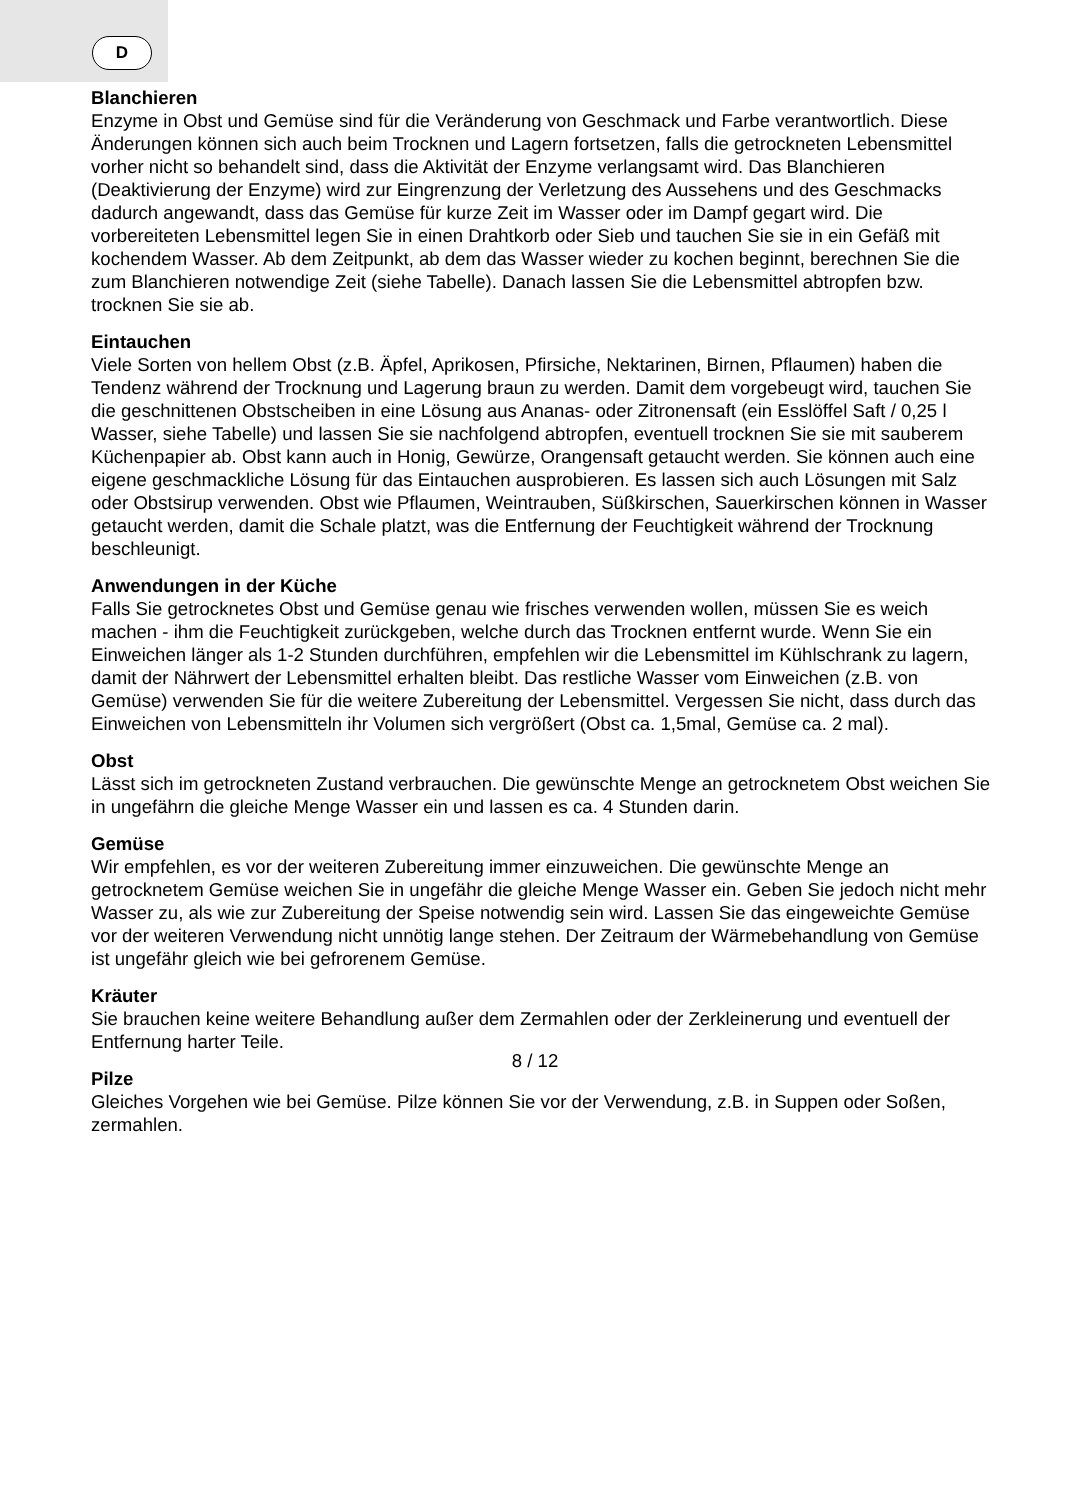D
Blanchieren
Enzyme in Obst und Gemüse sind für die Veränderung von Geschmack und Farbe verantwortlich. Diese Änderungen können sich auch beim Trocknen und Lagern fortsetzen, falls die getrockneten Lebensmittel vorher nicht so behandelt sind, dass die Aktivität der Enzyme verlangsamt wird. Das Blanchieren (Deaktivierung der Enzyme) wird zur Eingrenzung der Verletzung des Aussehens und des Geschmacks dadurch angewandt, dass das Gemüse für kurze Zeit im Wasser oder im Dampf gegart wird. Die vorbereiteten Lebensmittel legen Sie in einen Drahtkorb oder Sieb und tauchen Sie sie in ein Gefäß mit kochendem Wasser. Ab dem Zeitpunkt, ab dem das Wasser wieder zu kochen beginnt, berechnen Sie die zum Blanchieren notwendige Zeit (siehe Tabelle). Danach lassen Sie die Lebensmittel abtropfen bzw. trocknen Sie sie ab.
Eintauchen
Viele Sorten von hellem Obst (z.B. Äpfel, Aprikosen, Pfirsiche, Nektarinen, Birnen, Pflaumen) haben die Tendenz während der Trocknung und Lagerung braun zu werden. Damit dem vorgebeugt wird, tauchen Sie die geschnittenen Obstscheiben in eine Lösung aus Ananas- oder Zitronensaft (ein Esslöffel Saft / 0,25 l Wasser, siehe Tabelle) und lassen Sie sie nachfolgend abtropfen, eventuell trocknen Sie sie mit sauberem Küchenpapier ab. Obst kann auch in Honig, Gewürze, Orangensaft getaucht werden. Sie können auch eine eigene geschmackliche Lösung für das Eintauchen ausprobieren. Es lassen sich auch Lösungen mit Salz oder Obstsirup verwenden. Obst wie Pflaumen, Weintrauben, Süßkirschen, Sauerkirschen können in Wasser getaucht werden, damit die Schale platzt, was die Entfernung der Feuchtigkeit während der Trocknung beschleunigt.
Anwendungen in der Küche
Falls Sie getrocknetes Obst und Gemüse genau wie frisches verwenden wollen, müssen Sie es weich machen - ihm die Feuchtigkeit zurückgeben, welche durch das Trocknen entfernt wurde. Wenn Sie ein Einweichen länger als 1-2 Stunden durchführen, empfehlen wir die Lebensmittel im Kühlschrank zu lagern, damit der Nährwert der Lebensmittel erhalten bleibt. Das restliche Wasser vom Einweichen (z.B. von Gemüse) verwenden Sie für die weitere Zubereitung der Lebensmittel. Vergessen Sie nicht, dass durch das Einweichen von Lebensmitteln ihr Volumen sich vergrößert (Obst ca. 1,5mal, Gemüse ca. 2 mal).
Obst
Lässt sich im getrockneten Zustand verbrauchen. Die gewünschte Menge an getrocknetem Obst weichen Sie in ungefährn die gleiche Menge Wasser ein und lassen es ca. 4 Stunden darin.
Gemüse
Wir empfehlen, es vor der weiteren Zubereitung immer einzuweichen. Die gewünschte Menge an getrocknetem Gemüse weichen Sie in ungefähr die gleiche Menge Wasser ein. Geben Sie jedoch nicht mehr Wasser zu, als wie zur Zubereitung der Speise notwendig sein wird. Lassen Sie das eingeweichte Gemüse vor der weiteren Verwendung nicht unnötig lange stehen. Der Zeitraum der Wärmebehandlung von Gemüse ist ungefähr gleich wie bei gefrorenem Gemüse.
Kräuter
Sie brauchen keine weitere Behandlung außer dem Zermahlen oder der Zerkleinerung und eventuell der Entfernung harter Teile.
Pilze
Gleiches Vorgehen wie bei Gemüse. Pilze können Sie vor der Verwendung, z.B. in Suppen oder Soßen, zermahlen.
8 / 12